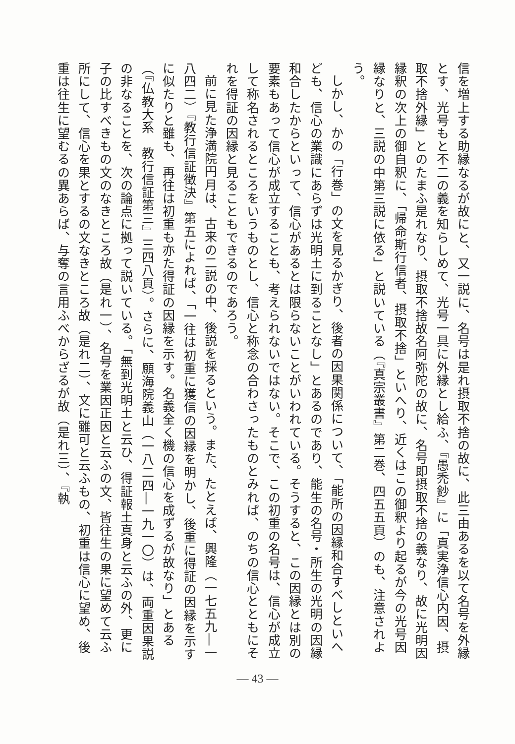信を増上する助縁なるが故にと、又一説に、名号は是れ摂取不捨の故に、此三由あるを以て名号を外縁とす、光号もと不二の義を知らしめて、光号一具に外縁とし給ふ、『愚禿鈔』に「真実浄信心内因、摂取不捨外縁」とのたまふ是れなり、摂取不捨故名阿弥陀の故に、名号即摂取不捨の義なり、故に光明因縁釈の次上の御自釈に、「帰命斯行信者、摂取不捨」といへり、近くはこの御釈より起るが今の光号因縁なりと、三説の中第三説に依る」と説いている（『真宗叢書』第二巻、四五五頁）のも、注意されよう。
しかし、かの「行巻」の文を見るかぎり、後者の因果関係について、「能所の因縁和合すべしといへども、信心の業識にあらずは光明土に到ることなし」とあるのであり、能生の名号・所生の光明の因縁和合したからといって、信心があるとは限らないことがいわれている。そうすると、この因縁とは別の要素もあって信心が成立することも、考えられないではない。そこで、この初重の名号は、信心が成立して称名されるところをいうものとし、信心と称念の合わさったものとみれば、のちの信心とともにそれを得証の因縁と見ることもできるのであろう。
前に見た浄満院円月は、古来の二説の中、後説を採るという。また、たとえば、興隆（一七五九―一八四二）『教行信証徴決』第五によれば、「一往は初重に獲信の因縁を明かし、後重に得証の因縁を示すに似たりと雖も、再往は初重も亦た得証の因縁を示す。名義全く機の信心を成ずるが故なり」とある（『仏教大系　教行信証第三』三四八頁）。さらに、願海院義山（一八二四―一九一〇）は、両重因果説の非なることを、次の論点に拠って説いている。「無到光明土と云ひ、得証報土真身と云ふの外、更に子の比すべきもの文のなきところ故（是れ一）、名号を業因正因と云ふの文、皆往生の果に望めて云ふ所にして、信心を果とするの文なきところ故（是れ二）、文に雖可と云ふもの、初重は信心に望め、後重は往生に望むるの異あらば、与奪の言用ふべからざるが故（是れ三）、『執
— 43 —